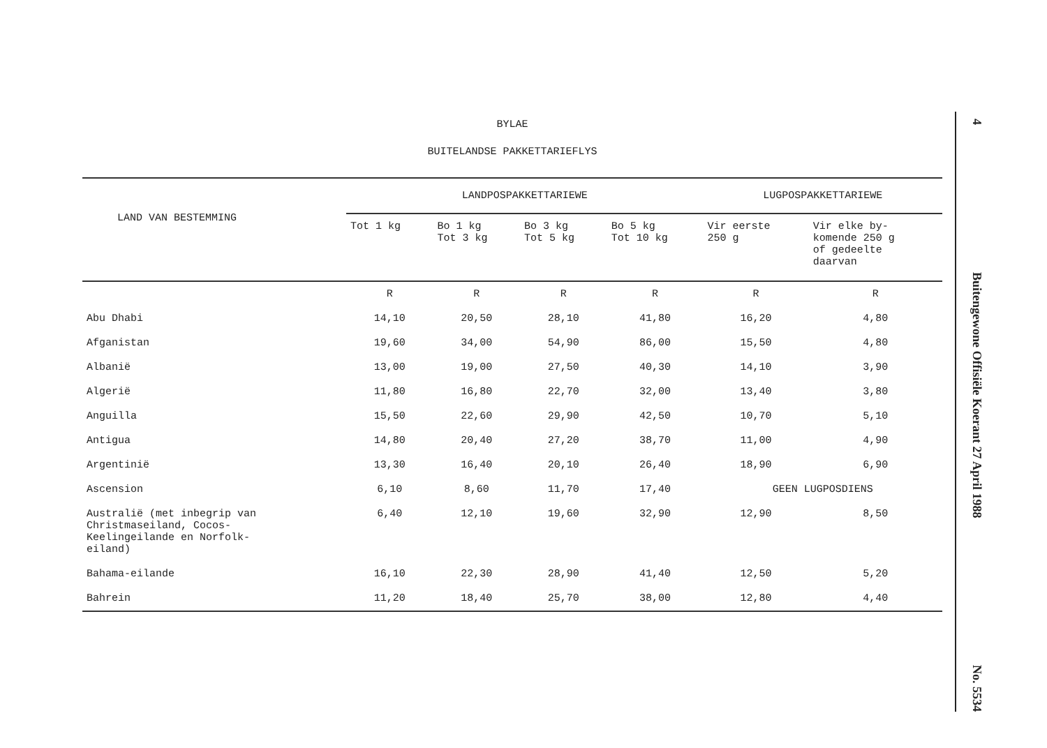BYLAE
BUITELANDSE PAKKETTARIEFLYS
| LAND VAN BESTEMMING | LANDPOSPAKKETTARIEWE | | | | LUGPOSPAKKETTARIEWE | |
| --- | --- | --- | --- | --- | --- | --- |
| | Tot 1 kg | Bo 1 kg Tot 3 kg | Bo 3 kg Tot 5 kg | Bo 5 kg Tot 10 kg | Vir eerste 250 g | Vir elke by- komende 250 g of gedeelte daarvan |
| | R | R | R | R | R | R |
| Abu Dhabi | 14,10 | 20,50 | 28,10 | 41,80 | 16,20 | 4,80 |
| Afganistan | 19,60 | 34,00 | 54,90 | 86,00 | 15,50 | 4,80 |
| Albanië | 13,00 | 19,00 | 27,50 | 40,30 | 14,10 | 3,90 |
| Algerië | 11,80 | 16,80 | 22,70 | 32,00 | 13,40 | 3,80 |
| Anguilla | 15,50 | 22,60 | 29,90 | 42,50 | 10,70 | 5,10 |
| Antigua | 14,80 | 20,40 | 27,20 | 38,70 | 11,00 | 4,90 |
| Argentinië | 13,30 | 16,40 | 20,10 | 26,40 | 18,90 | 6,90 |
| Ascension | 6,10 | 8,60 | 11,70 | 17,40 | GEEN LUGPOSDIENS | |
| Australië (met inbegrip van Christmaseiland, Cocos- Keelingeilande en Norfolk- eiland) | 6,40 | 12,10 | 19,60 | 32,90 | 12,90 | 8,50 |
| Bahama-eilande | 16,10 | 22,30 | 28,90 | 41,40 | 12,50 | 5,20 |
| Bahrein | 11,20 | 18,40 | 25,70 | 38,00 | 12,80 | 4,40 |
4 Buitengewone Offisiële Koerant 27 April 1988 No. 5534